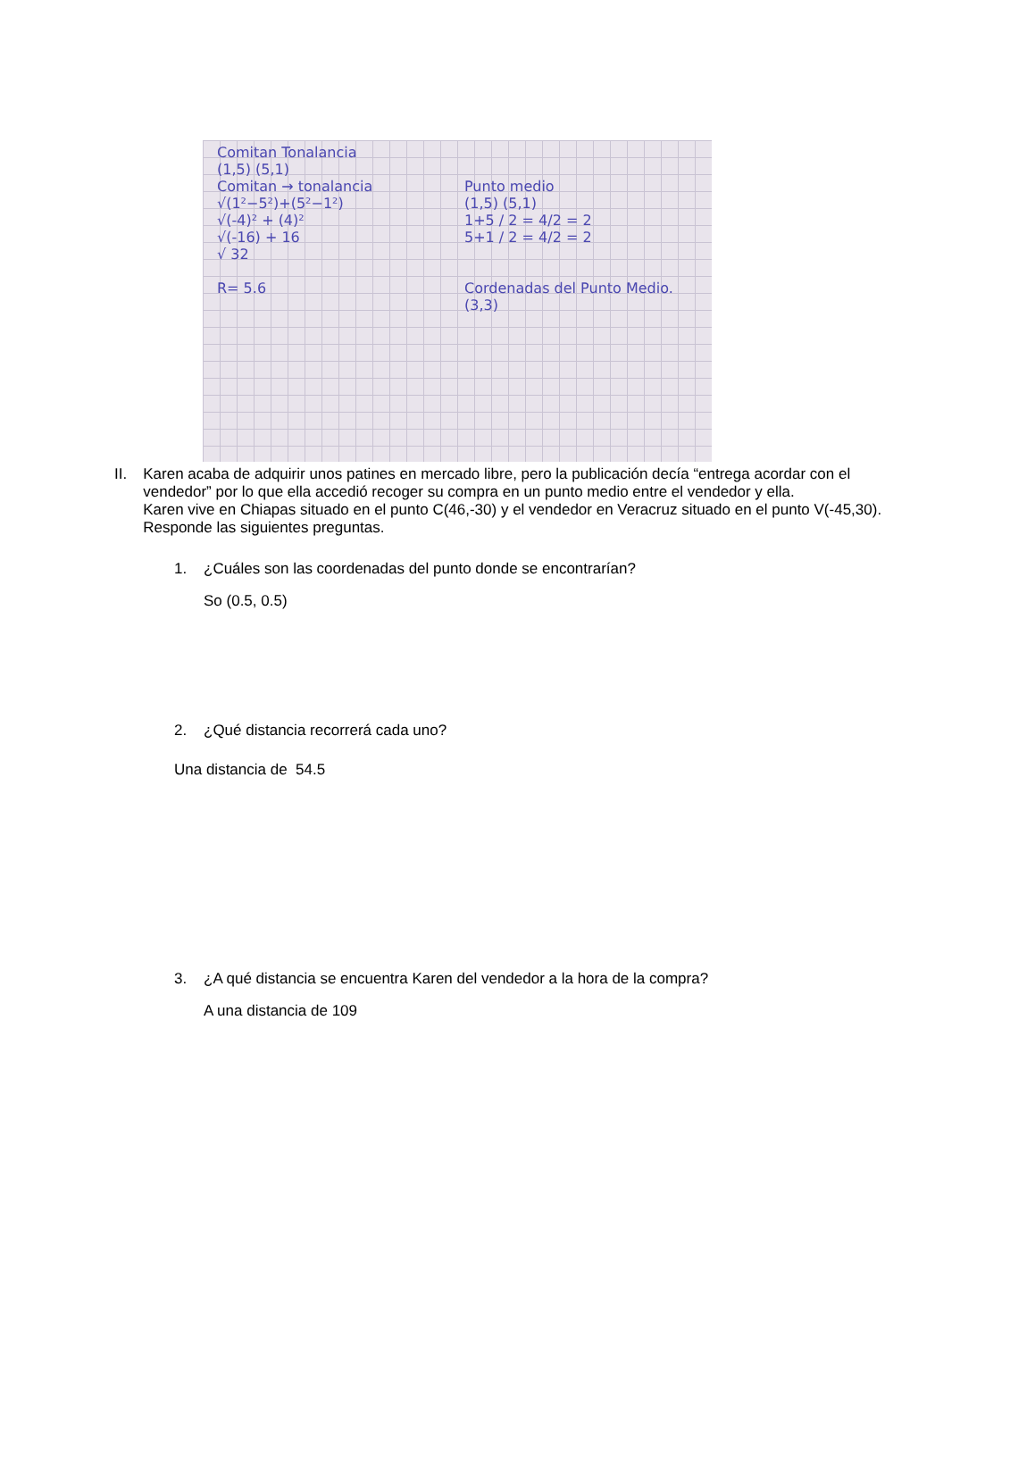Comitan Tonalancia
(1,5) (5,1)
Comitan → tonalancia
√(1²−5²)+(5²−1²)
√(-4)² + (4)²
√(-16) + 16
√ 32
R= 5.6
Punto medio
(1,5) (5,1)
1+5 / 2 = 4/2 = 2
5+1 / 2 = 4/2 = 2
Cordenadas del Punto Medio.
(3,3)
II. Karen acaba de adquirir unos patines en mercado libre, pero la publicación decía “entrega acordar con el vendedor” por lo que ella accedió recoger su compra en un punto medio entre el vendedor y ella.
Karen vive en Chiapas situado en el punto C(46,-30) y el vendedor en Veracruz situado en el punto V(-45,30). Responde las siguientes preguntas.
1. ¿Cuáles son las coordenadas del punto donde se encontrarían?
So (0.5, 0.5)
2. ¿Qué distancia recorrerá cada uno?
Una distancia de 54.5
3. ¿A qué distancia se encuentra Karen del vendedor a la hora de la compra?
A una distancia de 109